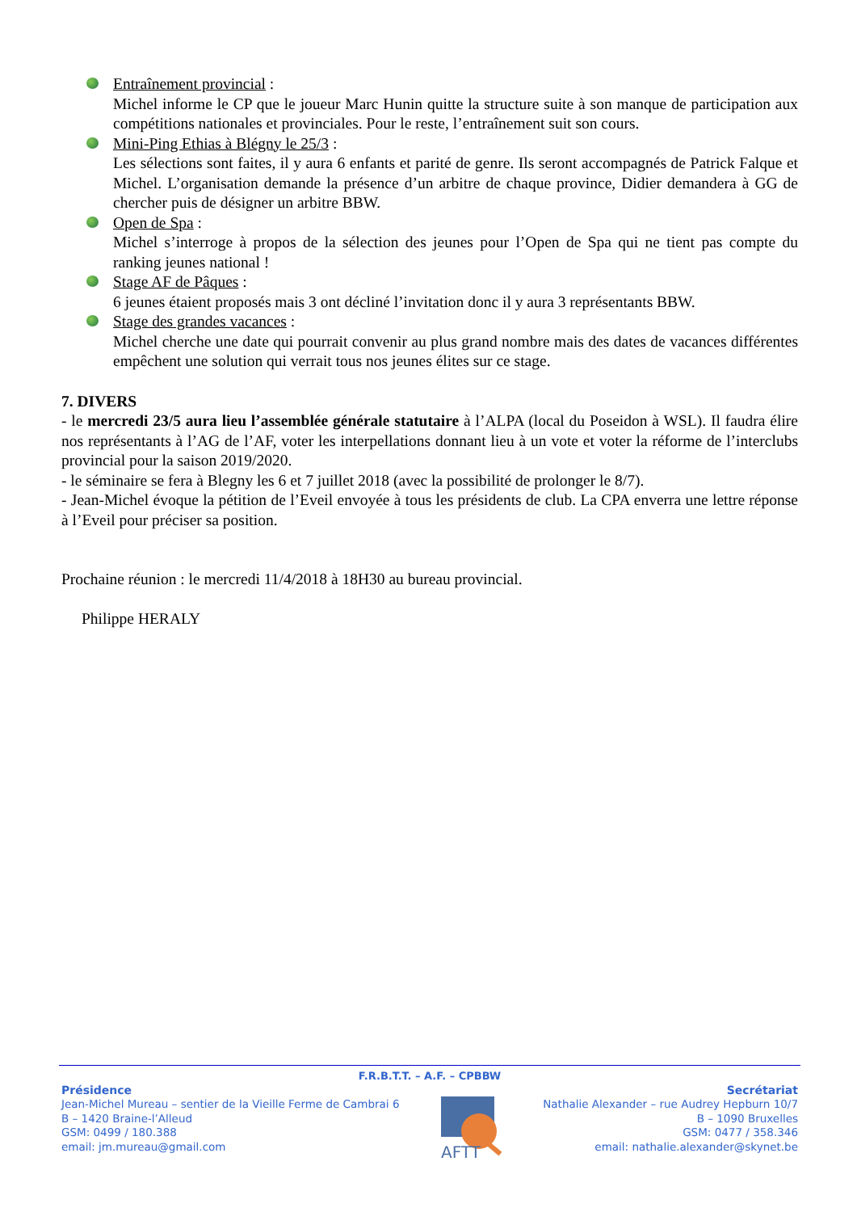Entraînement provincial :
Michel informe le CP que le joueur Marc Hunin quitte la structure suite à son manque de participation aux compétitions nationales et provinciales. Pour le reste, l’entraînement suit son cours.
Mini-Ping Ethias à Blégny le 25/3 :
Les sélections sont faites, il y aura 6 enfants et parité de genre. Ils seront accompagnés de Patrick Falque et Michel. L’organisation demande la présence d’un arbitre de chaque province, Didier demandera à GG de chercher puis de désigner un arbitre BBW.
Open de Spa :
Michel s’interroge à propos de la sélection des jeunes pour l’Open de Spa qui ne tient pas compte du ranking jeunes national !
Stage AF de Pâques :
6 jeunes étaient proposés mais 3 ont décliné l’invitation donc il y aura 3 représentants BBW.
Stage des grandes vacances :
Michel cherche une date qui pourrait convenir au plus grand nombre mais des dates de vacances différentes empêchent une solution qui verrait tous nos jeunes élites sur ce stage.
7. DIVERS
- le mercredi 23/5 aura lieu l’assemblée générale statutaire à l’ALPA (local du Poseidon à WSL). Il faudra élire nos représentants à l’AG de l’AF, voter les interpellations donnant lieu à un vote et voter la réforme de l’interclubs provincial pour la saison 2019/2020.
- le séminaire se fera à Blegny les 6 et 7 juillet 2018 (avec la possibilité de prolonger le 8/7).
- Jean-Michel évoque la pétition de l’Eveil envoyée à tous les présidents de club. La CPA enverra une lettre réponse à l’Eveil pour préciser sa position.
Prochaine réunion : le mercredi 11/4/2018 à 18H30 au bureau provincial.
Philippe HERALY
F.R.B.T.T. – A.F. – CPBBW
Présidence
Jean-Michel Mureau – sentier de la Vieille Ferme de Cambrai 6
B – 1420 Braine-l’Alleud
GSM: 0499 / 180.388
email: jm.mureau@gmail.com
AFTT
Secrétariat
Nathalie Alexander – rue Audrey Hepburn 10/7
B – 1090 Bruxelles
GSM: 0477 / 358.346
email: nathalie.alexander@skynet.be